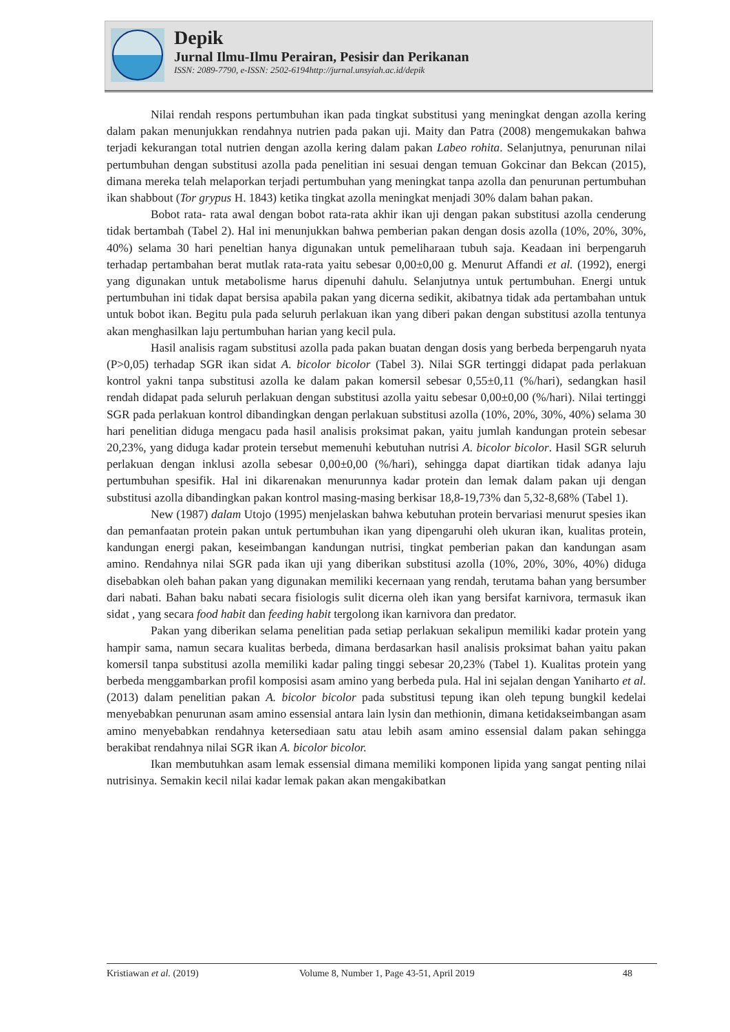Depik
Jurnal Ilmu-Ilmu Perairan, Pesisir dan Perikanan
ISSN: 2089-7790, e-ISSN: 2502-6194http://jurnal.unsyiah.ac.id/depik
Nilai rendah respons pertumbuhan ikan pada tingkat substitusi yang meningkat dengan azolla kering dalam pakan menunjukkan rendahnya nutrien pada pakan uji. Maity dan Patra (2008) mengemukakan bahwa terjadi kekurangan total nutrien dengan azolla kering dalam pakan Labeo rohita. Selanjutnya, penurunan nilai pertumbuhan dengan substitusi azolla pada penelitian ini sesuai dengan temuan Gokcinar dan Bekcan (2015), dimana mereka telah melaporkan terjadi pertumbuhan yang meningkat tanpa azolla dan penurunan pertumbuhan ikan shabbout (Tor grypus H. 1843) ketika tingkat azolla meningkat menjadi 30% dalam bahan pakan.
Bobot rata- rata awal dengan bobot rata-rata akhir ikan uji dengan pakan substitusi azolla cenderung tidak bertambah (Tabel 2). Hal ini menunjukkan bahwa pemberian pakan dengan dosis azolla (10%, 20%, 30%, 40%) selama 30 hari peneltian hanya digunakan untuk pemeliharaan tubuh saja. Keadaan ini berpengaruh terhadap pertambahan berat mutlak rata-rata yaitu sebesar 0,00±0,00 g. Menurut Affandi et al. (1992), energi yang digunakan untuk metabolisme harus dipenuhi dahulu. Selanjutnya untuk pertumbuhan. Energi untuk pertumbuhan ini tidak dapat bersisa apabila pakan yang dicerna sedikit, akibatnya tidak ada pertambahan untuk untuk bobot ikan. Begitu pula pada seluruh perlakuan ikan yang diberi pakan dengan substitusi azolla tentunya akan menghasilkan laju pertumbuhan harian yang kecil pula.
Hasil analisis ragam substitusi azolla pada pakan buatan dengan dosis yang berbeda berpengaruh nyata (P>0,05) terhadap SGR ikan sidat A. bicolor bicolor (Tabel 3). Nilai SGR tertinggi didapat pada perlakuan kontrol yakni tanpa substitusi azolla ke dalam pakan komersil sebesar 0,55±0,11 (%/hari), sedangkan hasil rendah didapat pada seluruh perlakuan dengan substitusi azolla yaitu sebesar 0,00±0,00 (%/hari). Nilai tertinggi SGR pada perlakuan kontrol dibandingkan dengan perlakuan substitusi azolla (10%, 20%, 30%, 40%) selama 30 hari penelitian diduga mengacu pada hasil analisis proksimat pakan, yaitu jumlah kandungan protein sebesar 20,23%, yang diduga kadar protein tersebut memenuhi kebutuhan nutrisi A. bicolor bicolor. Hasil SGR seluruh perlakuan dengan inklusi azolla sebesar 0,00±0,00 (%/hari), sehingga dapat diartikan tidak adanya laju pertumbuhan spesifik. Hal ini dikarenakan menurunnya kadar protein dan lemak dalam pakan uji dengan substitusi azolla dibandingkan pakan kontrol masing-masing berkisar 18,8-19,73% dan 5,32-8,68% (Tabel 1).
New (1987) dalam Utojo (1995) menjelaskan bahwa kebutuhan protein bervariasi menurut spesies ikan dan pemanfaatan protein pakan untuk pertumbuhan ikan yang dipengaruhi oleh ukuran ikan, kualitas protein, kandungan energi pakan, keseimbangan kandungan nutrisi, tingkat pemberian pakan dan kandungan asam amino. Rendahnya nilai SGR pada ikan uji yang diberikan substitusi azolla (10%, 20%, 30%, 40%) diduga disebabkan oleh bahan pakan yang digunakan memiliki kecernaan yang rendah, terutama bahan yang bersumber dari nabati. Bahan baku nabati secara fisiologis sulit dicerna oleh ikan yang bersifat karnivora, termasuk ikan sidat , yang secara food habit dan feeding habit tergolong ikan karnivora dan predator.
Pakan yang diberikan selama penelitian pada setiap perlakuan sekalipun memiliki kadar protein yang hampir sama, namun secara kualitas berbeda, dimana berdasarkan hasil analisis proksimat bahan yaitu pakan komersil tanpa substitusi azolla memiliki kadar paling tinggi sebesar 20,23% (Tabel 1). Kualitas protein yang berbeda menggambarkan profil komposisi asam amino yang berbeda pula. Hal ini sejalan dengan Yaniharto et al. (2013) dalam penelitian pakan A. bicolor bicolor pada substitusi tepung ikan oleh tepung bungkil kedelai menyebabkan penurunan asam amino essensial antara lain lysin dan methionin, dimana ketidakseimbangan asam amino menyebabkan rendahnya ketersediaan satu atau lebih asam amino essensial dalam pakan sehingga berakibat rendahnya nilai SGR ikan A. bicolor bicolor.
Ikan membutuhkan asam lemak essensial dimana memiliki komponen lipida yang sangat penting nilai nutrisinya. Semakin kecil nilai kadar lemak pakan akan mengakibatkan
Kristiawan et al. (2019) Volume 8, Number 1, Page 43-51, April 2019 48